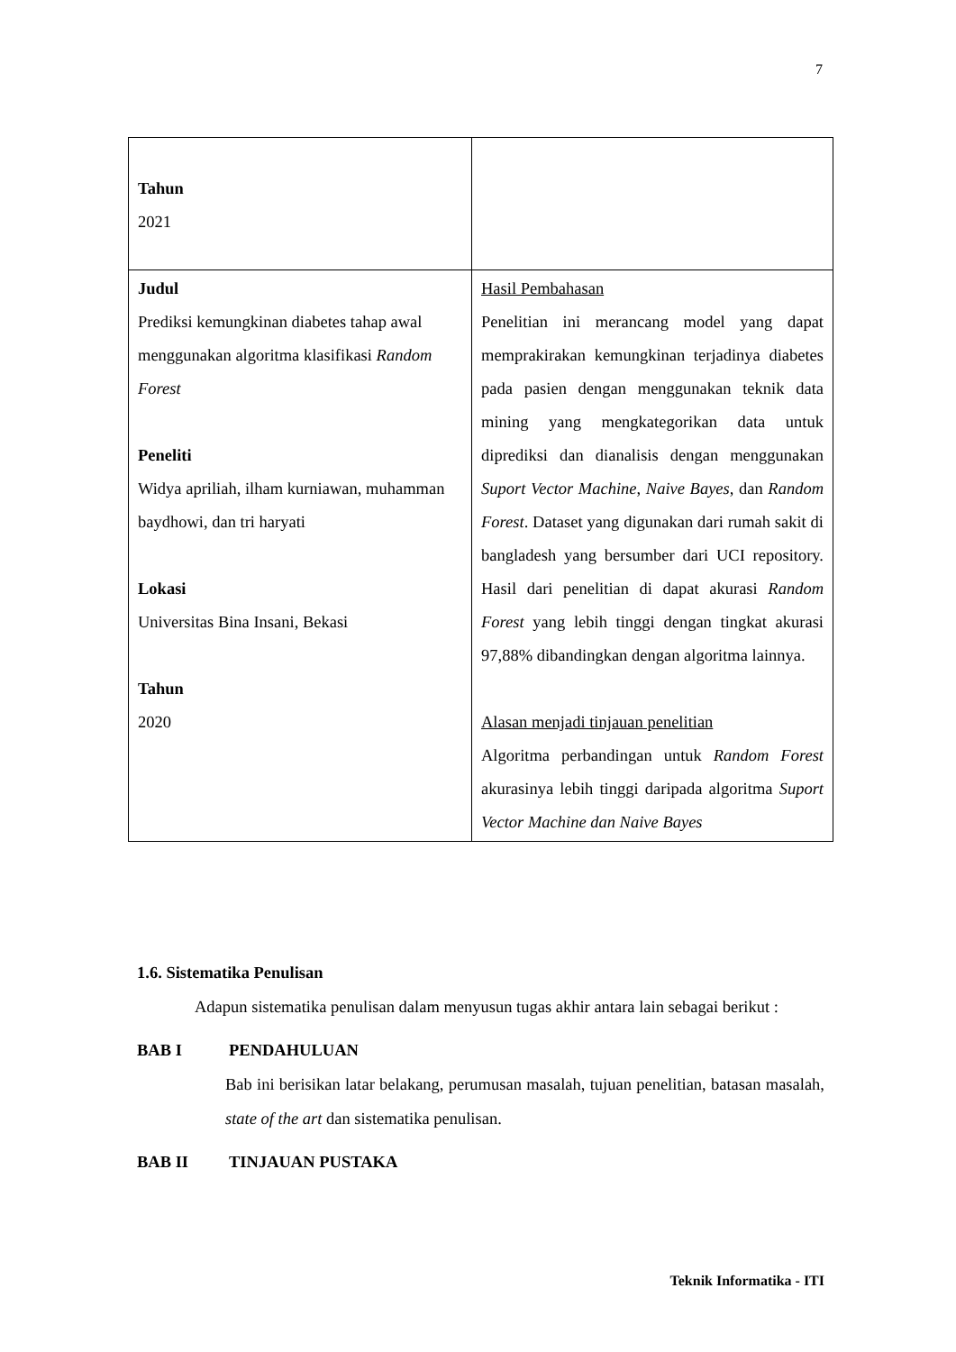7
| Tahun 2021 | |
| Judul Prediksi kemungkinan diabetes tahap awal menggunakan algoritma klasifikasi Random Forest Peneliti Widya apriliah, ilham kurniawan, muhamman baydhowi, dan tri haryati Lokasi Universitas Bina Insani, Bekasi Tahun 2020 | Hasil Pembahasan Penelitian ini merancang model yang dapat memprakirakan kemungkinan terjadinya diabetes pada pasien dengan menggunakan teknik data mining yang mengkategorikan data untuk diprediksi dan dianalisis dengan menggunakan Suport Vector Machine , Naive Bayes, dan Random Forest . Dataset yang digunakan dari rumah sakit di bangladesh yang bersumber dari UCI repository. Hasil dari penelitian di dapat akurasi Random Forest yang lebih tinggi dengan tingkat akurasi 97,88% dibandingkan dengan algoritma lainnya. Alasan menjadi tinjauan penelitian Algoritma perbandingan untuk Random Forest akurasinya lebih tinggi daripada algoritma Suport Vector Machine dan Naive Bayes |
1.6. Sistematika Penulisan
Adapun sistematika penulisan dalam menyusun tugas akhir antara lain sebagai berikut :
BAB I PENDAHULUAN
Bab ini berisikan latar belakang, perumusan masalah, tujuan penelitian, batasan masalah, state of the art dan sistematika penulisan.
BAB II TINJAUAN PUSTAKA
Teknik Informatika - ITI